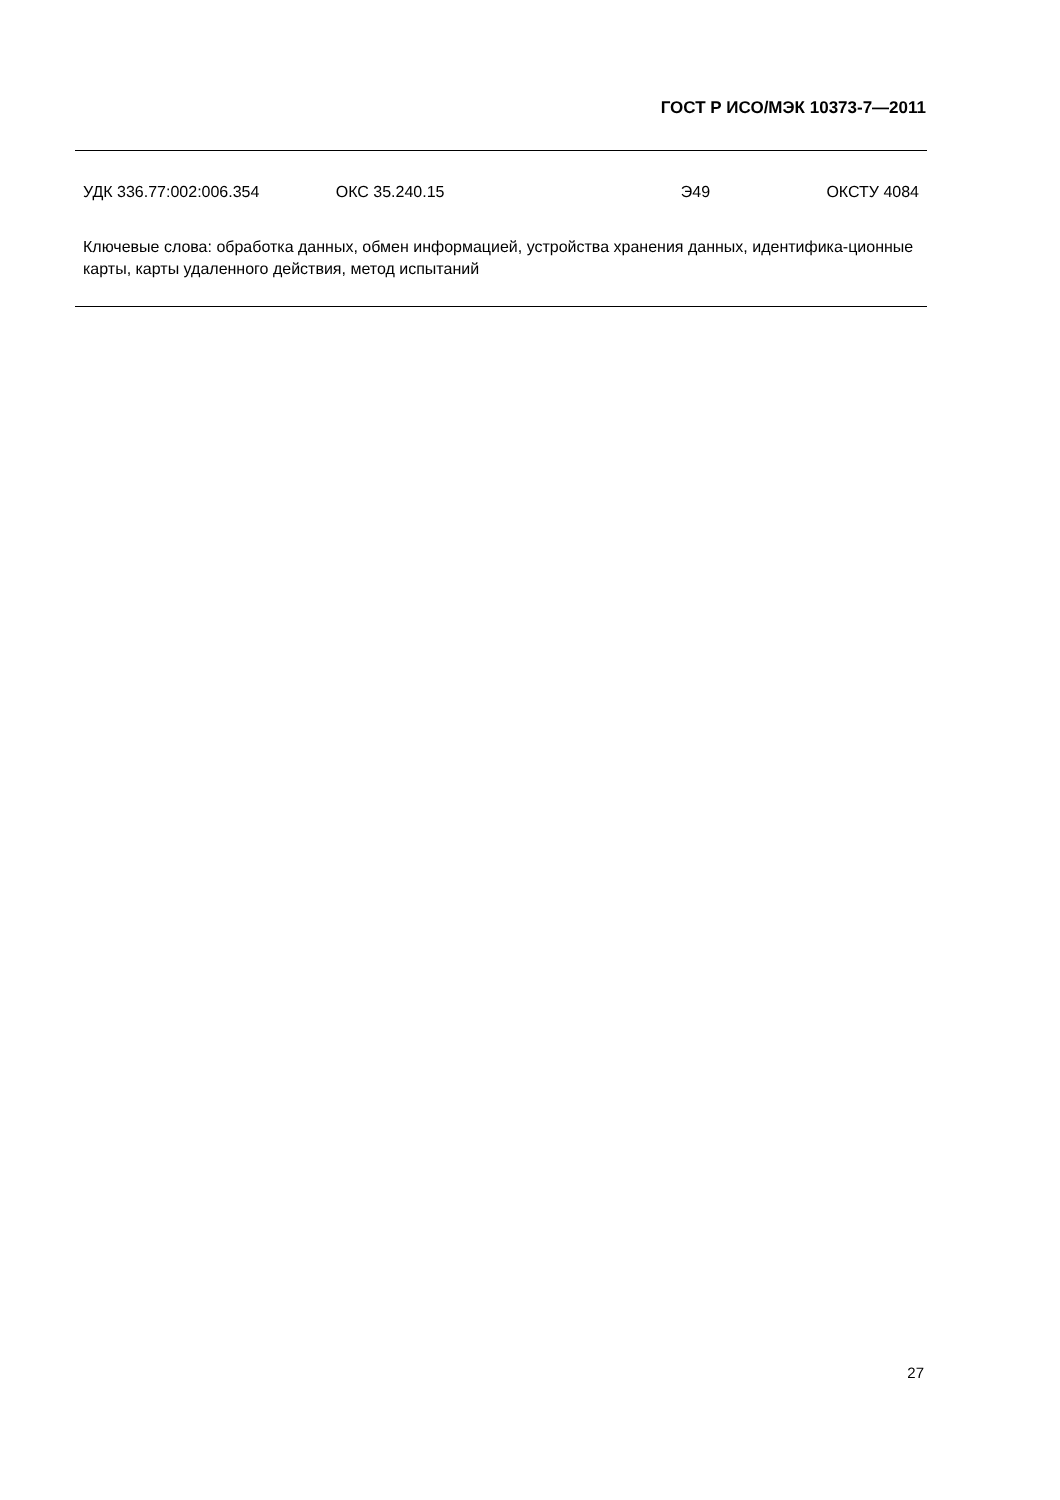ГОСТ Р ИСО/МЭК 10373-7—2011
УДК 336.77:002:006.354 ОКС 35.240.15 Э49 ОКСТУ 4084
Ключевые слова: обработка данных, обмен информацией, устройства хранения данных, идентифика-ционные карты, карты удаленного действия, метод испытаний
27